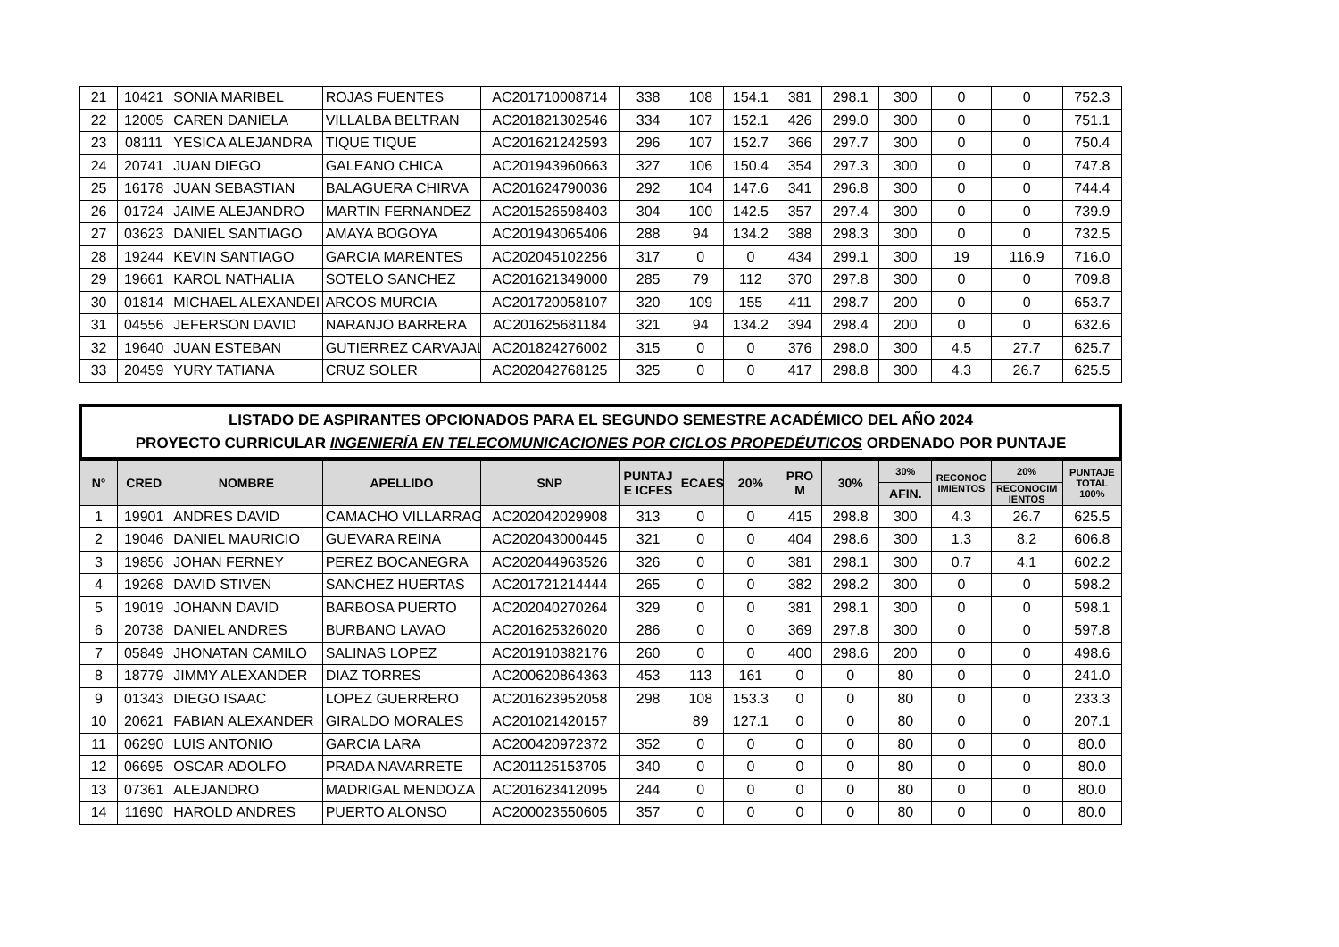| 21 | 10421 | SONIA MARIBEL | ROJAS FUENTES | AC201710008714 | 338 | 108 | 154.1 | 381 | 298.1 | 300 | 0 | 0 | 752.3 |
| 22 | 12005 | CAREN DANIELA | VILLALBA BELTRAN | AC201821302546 | 334 | 107 | 152.1 | 426 | 299.0 | 300 | 0 | 0 | 751.1 |
| 23 | 08111 | YESICA ALEJANDRA | TIQUE TIQUE | AC201621242593 | 296 | 107 | 152.7 | 366 | 297.7 | 300 | 0 | 0 | 750.4 |
| 24 | 20741 | JUAN DIEGO | GALEANO CHICA | AC201943960663 | 327 | 106 | 150.4 | 354 | 297.3 | 300 | 0 | 0 | 747.8 |
| 25 | 16178 | JUAN SEBASTIAN | BALAGUERA CHIRVA | AC201624790036 | 292 | 104 | 147.6 | 341 | 296.8 | 300 | 0 | 0 | 744.4 |
| 26 | 01724 | JAIME ALEJANDRO | MARTIN FERNANDEZ | AC201526598403 | 304 | 100 | 142.5 | 357 | 297.4 | 300 | 0 | 0 | 739.9 |
| 27 | 03623 | DANIEL SANTIAGO | AMAYA BOGOYA | AC201943065406 | 288 | 94 | 134.2 | 388 | 298.3 | 300 | 0 | 0 | 732.5 |
| 28 | 19244 | KEVIN SANTIAGO | GARCIA MARENTES | AC202045102256 | 317 | 0 | 0 | 434 | 299.1 | 300 | 19 | 116.9 | 716.0 |
| 29 | 19661 | KAROL NATHALIA | SOTELO SANCHEZ | AC201621349000 | 285 | 79 | 112 | 370 | 297.8 | 300 | 0 | 0 | 709.8 |
| 30 | 01814 | MICHAEL ALEXANDEI | ARCOS MURCIA | AC201720058107 | 320 | 109 | 155 | 411 | 298.7 | 200 | 0 | 0 | 653.7 |
| 31 | 04556 | JEFERSON DAVID | NARANJO BARRERA | AC201625681184 | 321 | 94 | 134.2 | 394 | 298.4 | 200 | 0 | 0 | 632.6 |
| 32 | 19640 | JUAN ESTEBAN | GUTIERREZ CARVAJAL | AC201824276002 | 315 | 0 | 0 | 376 | 298.0 | 300 | 4.5 | 27.7 | 625.7 |
| 33 | 20459 | YURY TATIANA | CRUZ SOLER | AC202042768125 | 325 | 0 | 0 | 417 | 298.8 | 300 | 4.3 | 26.7 | 625.5 |
LISTADO DE ASPIRANTES OPCIONADOS PARA EL SEGUNDO SEMESTRE ACADÉMICO DEL AÑO 2024
PROYECTO CURRICULAR INGENIERÍA EN TELECOMUNICACIONES POR CICLOS PROPEDÉUTICOS ORDENADO POR PUNTAJE
| N° | CRED | NOMBRE | APELLIDO | SNP | PUNTAJ E ICFES | ECAES | 20% | PRO M | 30% | 30% | RECONOC IMIENTOS | 20% | PUNTAJE TOTAL 100% |
| --- | --- | --- | --- | --- | --- | --- | --- | --- | --- | --- | --- | --- | --- |
| | | | | | | | | | | AFIN. | | RECONOCIM IENTOS | |
| 1 | 19901 | ANDRES DAVID | CAMACHO VILLARRAG | AC202042029908 | 313 | 0 | 0 | 415 | 298.8 | 300 | 4.3 | 26.7 | 625.5 |
| 2 | 19046 | DANIEL MAURICIO | GUEVARA REINA | AC202043000445 | 321 | 0 | 0 | 404 | 298.6 | 300 | 1.3 | 8.2 | 606.8 |
| 3 | 19856 | JOHAN FERNEY | PEREZ BOCANEGRA | AC202044963526 | 326 | 0 | 0 | 381 | 298.1 | 300 | 0.7 | 4.1 | 602.2 |
| 4 | 19268 | DAVID STIVEN | SANCHEZ HUERTAS | AC201721214444 | 265 | 0 | 0 | 382 | 298.2 | 300 | 0 | 0 | 598.2 |
| 5 | 19019 | JOHANN DAVID | BARBOSA PUERTO | AC202040270264 | 329 | 0 | 0 | 381 | 298.1 | 300 | 0 | 0 | 598.1 |
| 6 | 20738 | DANIEL ANDRES | BURBANO LAVAO | AC201625326020 | 286 | 0 | 0 | 369 | 297.8 | 300 | 0 | 0 | 597.8 |
| 7 | 05849 | JHONATAN CAMILO | SALINAS LOPEZ | AC201910382176 | 260 | 0 | 0 | 400 | 298.6 | 200 | 0 | 0 | 498.6 |
| 8 | 18779 | JIMMY ALEXANDER | DIAZ TORRES | AC200620864363 | 453 | 113 | 161 | 0 | 0 | 80 | 0 | 0 | 241.0 |
| 9 | 01343 | DIEGO ISAAC | LOPEZ GUERRERO | AC201623952058 | 298 | 108 | 153.3 | 0 | 0 | 80 | 0 | 0 | 233.3 |
| 10 | 20621 | FABIAN ALEXANDER | GIRALDO MORALES | AC201021420157 | | 89 | 127.1 | 0 | 0 | 80 | 0 | 0 | 207.1 |
| 11 | 06290 | LUIS ANTONIO | GARCIA LARA | AC200420972372 | 352 | 0 | 0 | 0 | 0 | 80 | 0 | 0 | 80.0 |
| 12 | 06695 | OSCAR ADOLFO | PRADA NAVARRETE | AC201125153705 | 340 | 0 | 0 | 0 | 0 | 80 | 0 | 0 | 80.0 |
| 13 | 07361 | ALEJANDRO | MADRIGAL MENDOZA | AC201623412095 | 244 | 0 | 0 | 0 | 0 | 80 | 0 | 0 | 80.0 |
| 14 | 11690 | HAROLD ANDRES | PUERTO ALONSO | AC200023550605 | 357 | 0 | 0 | 0 | 0 | 80 | 0 | 0 | 80.0 |